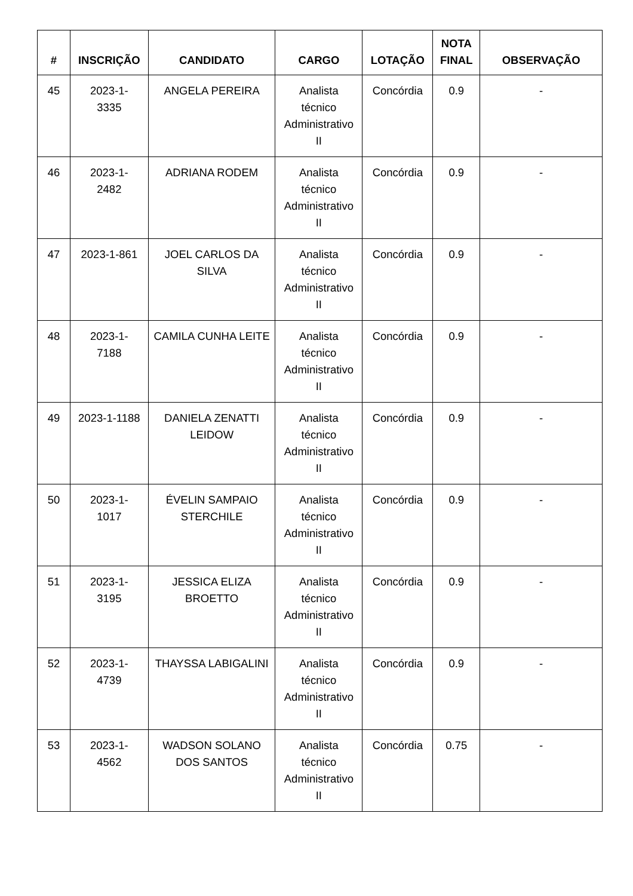| # | INSCRIÇÃO | CANDIDATO | CARGO | LOTAÇÃO | NOTA FINAL | OBSERVAÇÃO |
| --- | --- | --- | --- | --- | --- | --- |
| 45 | 2023-1- 3335 | ANGELA PEREIRA | Analista técnico Administrativo II | Concórdia | 0.9 | - |
| 46 | 2023-1- 2482 | ADRIANA RODEM | Analista técnico Administrativo II | Concórdia | 0.9 | - |
| 47 | 2023-1-861 | JOEL CARLOS DA SILVA | Analista técnico Administrativo II | Concórdia | 0.9 | - |
| 48 | 2023-1- 7188 | CAMILA CUNHA LEITE | Analista técnico Administrativo II | Concórdia | 0.9 | - |
| 49 | 2023-1-1188 | DANIELA ZENATTI LEIDOW | Analista técnico Administrativo II | Concórdia | 0.9 | - |
| 50 | 2023-1- 1017 | ÉVELIN SAMPAIO STERCHILE | Analista técnico Administrativo II | Concórdia | 0.9 | - |
| 51 | 2023-1- 3195 | JESSICA ELIZA BROETTO | Analista técnico Administrativo II | Concórdia | 0.9 | - |
| 52 | 2023-1- 4739 | THAYSSA LABIGALINI | Analista técnico Administrativo II | Concórdia | 0.9 | - |
| 53 | 2023-1- 4562 | WADSON SOLANO DOS SANTOS | Analista técnico Administrativo II | Concórdia | 0.75 | - |